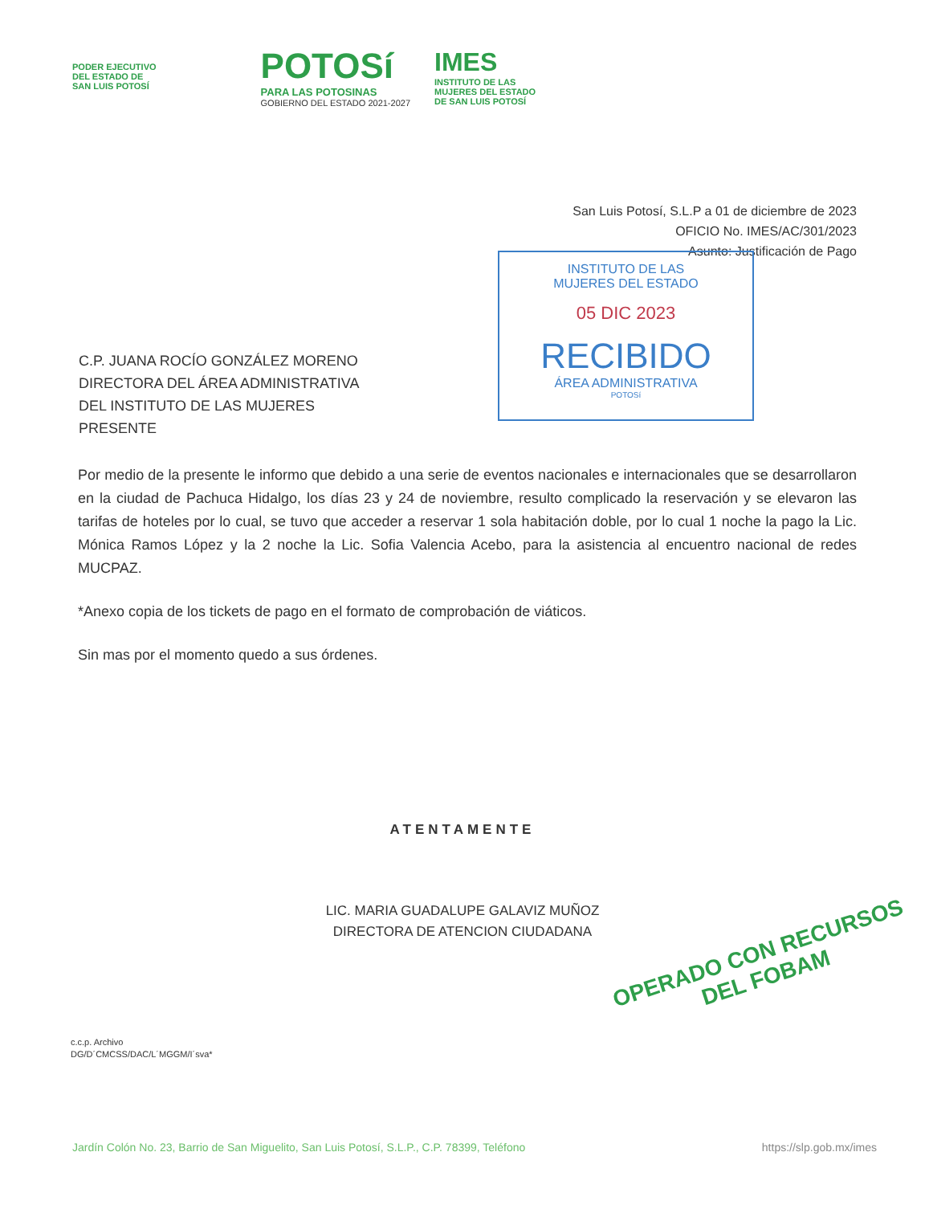PODER EJECUTIVO
DEL ESTADO DE
SAN LUIS POTOSÍ
POTOSí
PARA LAS POTOSINAS
GOBIERNO DEL ESTADO 2021-2027
IMES
INSTITUTO DE LAS
MUJERES DEL ESTADO
DE SAN LUIS POTOSÍ
San Luis Potosí, S.L.P a 01 de diciembre de 2023
OFICIO No. IMES/AC/301/2023
Asunto: Justificación de Pago
INSTITUTO DE LAS
MUJERES DEL ESTADO
05 DIC 2023
RECIBIDO
ÁREA ADMINISTRATIVA
POTOSí
C.P. JUANA ROCÍO GONZÁLEZ MORENO
DIRECTORA DEL ÁREA ADMINISTRATIVA
DEL INSTITUTO DE LAS MUJERES
PRESENTE
Por medio de la presente le informo que debido a una serie de eventos nacionales e internacionales que se desarrollaron en la ciudad de Pachuca Hidalgo, los días 23 y 24 de noviembre, resulto complicado la reservación y se elevaron las tarifas de hoteles por lo cual, se tuvo que acceder a reservar 1 sola habitación doble, por lo cual 1 noche la pago la Lic. Mónica Ramos López y la 2 noche la Lic. Sofia Valencia Acebo, para la asistencia al encuentro nacional de redes MUCPAZ.
*Anexo copia de los tickets de pago en el formato de comprobación de viáticos.
Sin mas por el momento quedo a sus órdenes.
ATENTAMENTE
LIC. MARIA GUADALUPE GALAVIZ MUÑOZ
DIRECTORA DE ATENCION CIUDADANA
OPERADO CON RECURSOS
DEL FOBAM
c.c.p. Archivo
DG/D´CMCSS/DAC/L´MGGM/I´sva*
Jardín Colón No. 23, Barrio de San Miguelito, San Luis Potosí, S.L.P., C.P. 78399, Teléfono https://slp.gob.mx/imes